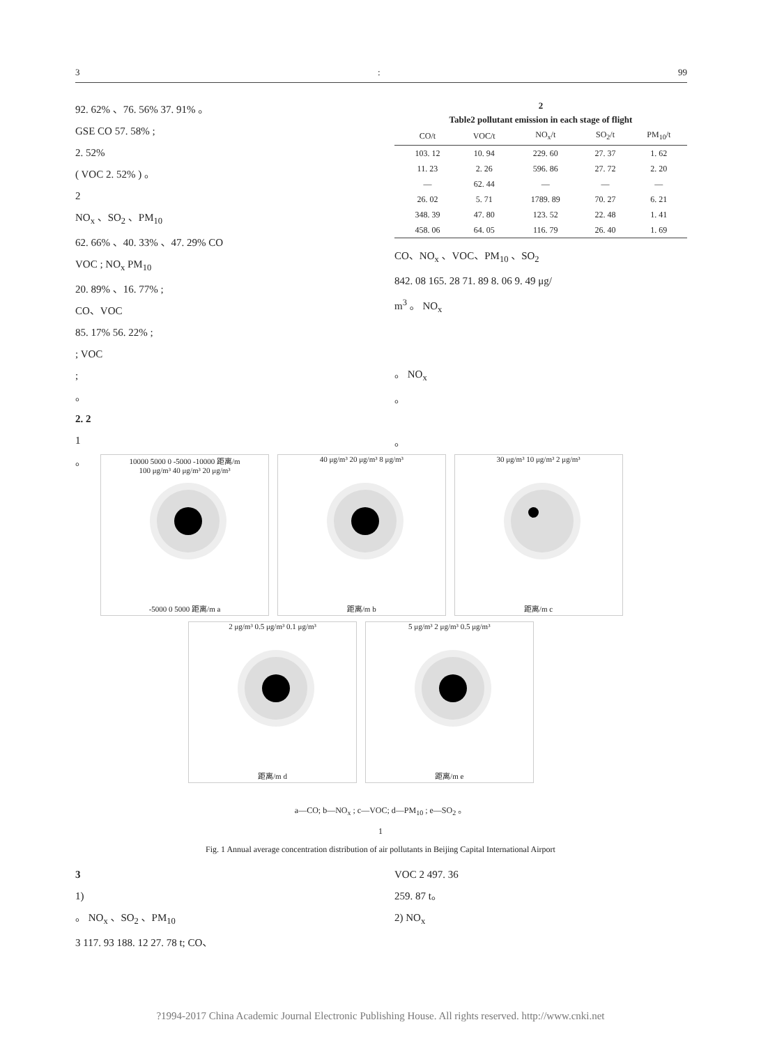3: 99
92. 62% 、76. 56% 37. 91% 。
GSE CO 57. 58% ;
2. 52%
( VOC 2. 52% ) 。
2
NO<sub>x</sub> 、SO<sub>2</sub> 、PM<sub>10</sub>
62. 66% 、40. 33% 、47. 29% CO
VOC ; NO<sub>x</sub> PM<sub>10</sub>
20. 89% 、16. 77% ;
CO、VOC
85. 17% 56. 22% ;
; VOC
;
。
2. 2
1
。
2
Table2 pollutant emission in each stage of flight
| | CO/t | VOC/t | NO<sub>x</sub>/t | SO<sub>2</sub>/t | PM<sub>10</sub>/t |
| --- | --- | --- | --- | --- | --- |
| | 103. 12 | 10. 94 | 229. 60 | 27. 37 | 1. 62 |
| | 11. 23 | 2. 26 | 596. 86 | 27. 72 | 2. 20 |
| | — | 62. 44 | — | — | — |
| | 26. 02 | 5. 71 | 1789. 89 | 70. 27 | 6. 21 |
| | 348. 39 | 47. 80 | 123. 52 | 22. 48 | 1. 41 |
| | 458. 06 | 64. 05 | 116. 79 | 26. 40 | 1. 69 |
CO、NO<sub>x</sub> 、VOC、PM<sub>10</sub> 、SO<sub>2</sub>
842. 08 165. 28 71. 89 8. 06 9. 49 μg/
m<sup>3</sup> 。 NO<sub>x</sub>
。 NO<sub>x</sub>
。
。
10000 5000 0 -5000 -10000 距离/m
100 μg/m³ 40 μg/m³ 20 μg/m³
-5000 0 5000 距离/m a
40 μg/m³ 20 μg/m³ 8 μg/m³
距离/m b
30 μg/m³ 10 μg/m³ 2 μg/m³
距离/m c
2 μg/m³ 0.5 μg/m³ 0.1 μg/m³
距离/m d
5 μg/m³ 2 μg/m³ 0.5 μg/m³
距离/m e
a—CO; b—NO<sub>x</sub> ; c—VOC; d—PM<sub>10</sub> ; e—SO<sub>2</sub> 。
1
Fig. 1 Annual average concentration distribution of air pollutants in Beijing Capital International Airport
3
1)
。 NO<sub>x</sub> 、SO<sub>2</sub> 、PM<sub>10</sub>
3 117. 93 188. 12 27. 78 t; CO、
VOC 2 497. 36
259. 87 t。
2) NO<sub>x</sub>
?1994-2017 China Academic Journal Electronic Publishing House. All rights reserved. http://www.cnki.net